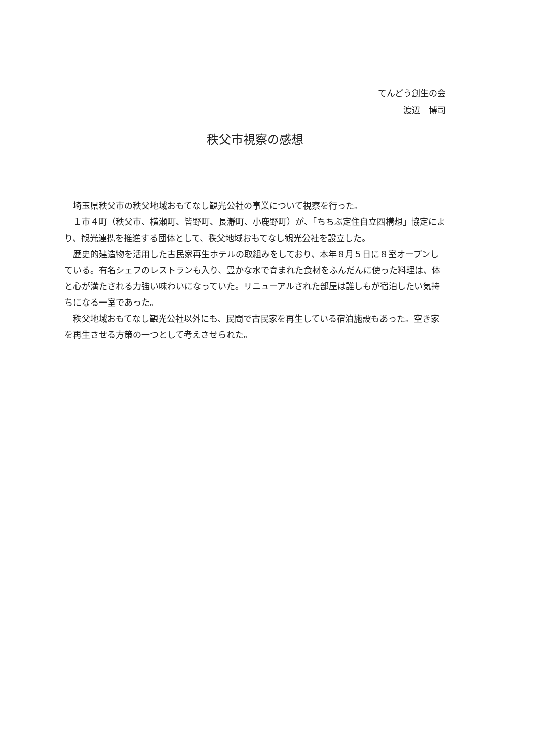てんどう創生の会
渡辺　博司
秩父市視察の感想
埼玉県秩父市の秩父地域おもてなし観光公社の事業について視察を行った。
１市４町（秩父市、横瀬町、皆野町、長瀞町、小鹿野町）が、「ちちぶ定住自立圏構想」協定により、観光連携を推進する団体として、秩父地域おもてなし観光公社を設立した。
歴史的建造物を活用した古民家再生ホテルの取組みをしており、本年８月５日に８室オープンしている。有名シェフのレストランも入り、豊かな水で育まれた食材をふんだんに使った料理は、体と心が満たされる力強い味わいになっていた。リニューアルされた部屋は誰しもが宿泊したい気持ちになる一室であった。
秩父地域おもてなし観光公社以外にも、民間で古民家を再生している宿泊施設もあった。空き家を再生させる方策の一つとして考えさせられた。